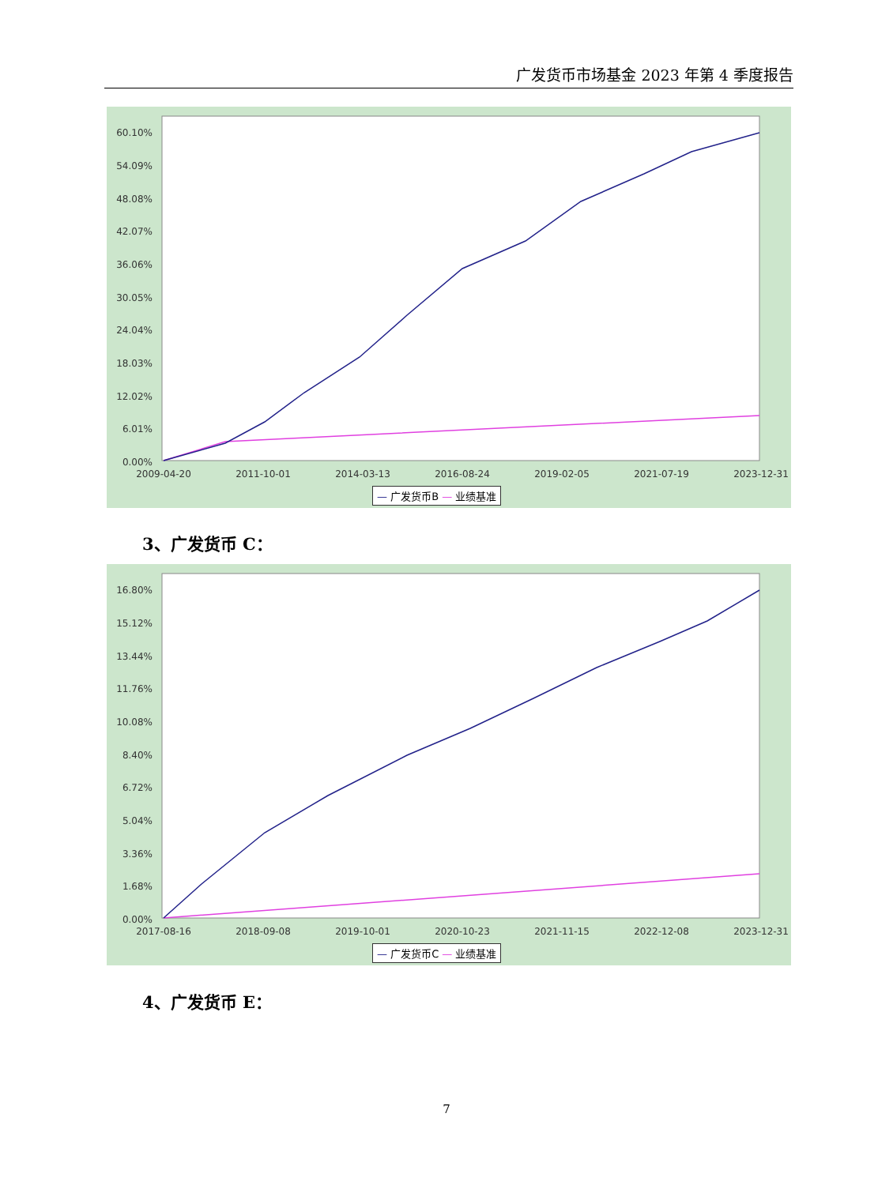广发货币市场基金 2023 年第 4 季度报告
60.10%
54.09%
48.08%
42.07%
36.06%
30.05%
24.04%
18.03%
12.02%
6.01%
0.00%
2009-04-20 2011-10-01 2014-03-13 2016-08-24 2019-02-05 2021-07-19 2023-12-31
— 广发货币B — 业绩基准
3、广发货币 C：
16.80%
15.12%
13.44%
11.76%
10.08%
8.40%
6.72%
5.04%
3.36%
1.68%
0.00%
2017-08-16 2018-09-08 2019-10-01 2020-10-23 2021-11-15 2022-12-08 2023-12-31
— 广发货币C — 业绩基准
4、广发货币 E：
7